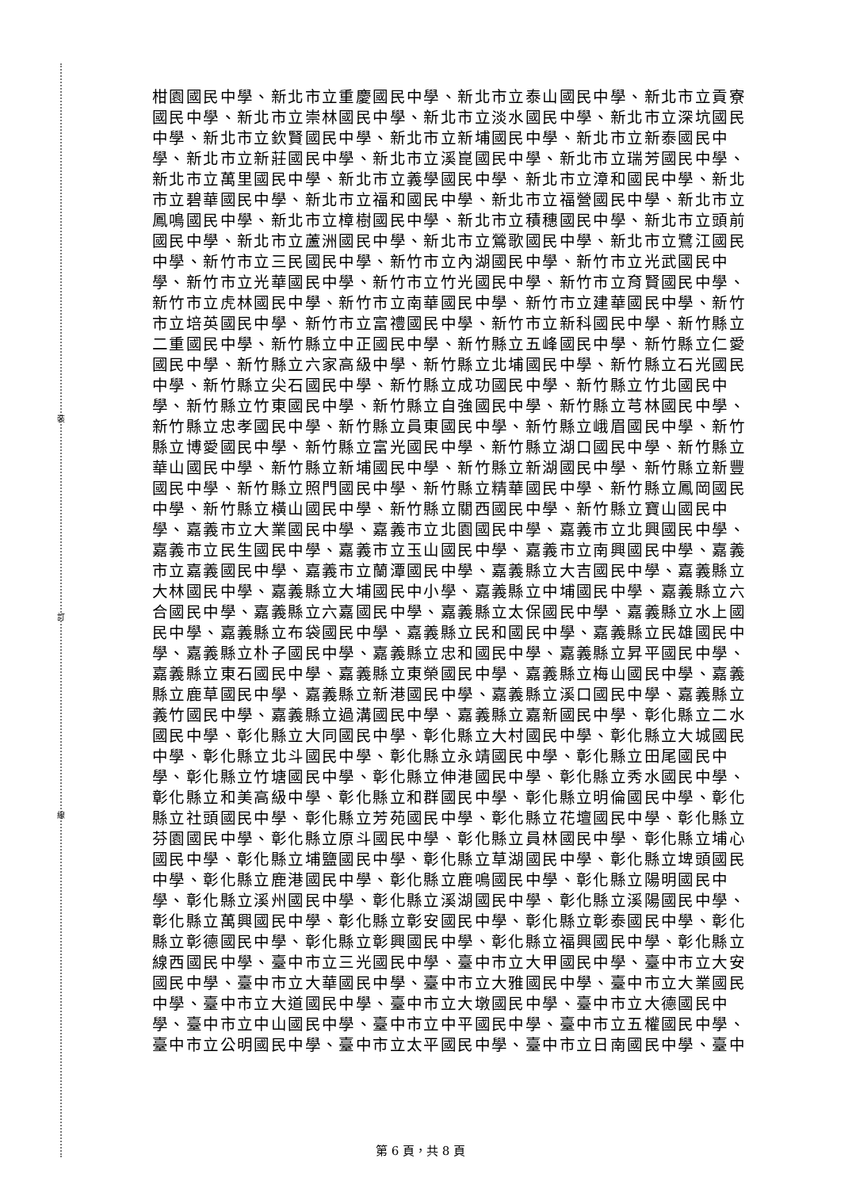裝
訂
線
柑園國民中學、新北市立重慶國民中學、新北市立泰山國民中學、新北市立貢寮
國民中學、新北市立崇林國民中學、新北市立淡水國民中學、新北市立深坑國民
中學、新北市立欽賢國民中學、新北市立新埔國民中學、新北市立新泰國民中
學、新北市立新莊國民中學、新北市立溪崑國民中學、新北市立瑞芳國民中學、
新北市立萬里國民中學、新北市立義學國民中學、新北市立漳和國民中學、新北
市立碧華國民中學、新北市立福和國民中學、新北市立福營國民中學、新北市立
鳳鳴國民中學、新北市立樟樹國民中學、新北市立積穗國民中學、新北市立頭前
國民中學、新北市立蘆洲國民中學、新北市立鶯歌國民中學、新北市立鷺江國民
中學、新竹市立三民國民中學、新竹市立內湖國民中學、新竹市立光武國民中
學、新竹市立光華國民中學、新竹市立竹光國民中學、新竹市立育賢國民中學、
新竹市立虎林國民中學、新竹市立南華國民中學、新竹市立建華國民中學、新竹
市立培英國民中學、新竹市立富禮國民中學、新竹市立新科國民中學、新竹縣立
二重國民中學、新竹縣立中正國民中學、新竹縣立五峰國民中學、新竹縣立仁愛
國民中學、新竹縣立六家高級中學、新竹縣立北埔國民中學、新竹縣立石光國民
中學、新竹縣立尖石國民中學、新竹縣立成功國民中學、新竹縣立竹北國民中
學、新竹縣立竹東國民中學、新竹縣立自強國民中學、新竹縣立芎林國民中學、
新竹縣立忠孝國民中學、新竹縣立員東國民中學、新竹縣立峨眉國民中學、新竹
縣立博愛國民中學、新竹縣立富光國民中學、新竹縣立湖口國民中學、新竹縣立
華山國民中學、新竹縣立新埔國民中學、新竹縣立新湖國民中學、新竹縣立新豐
國民中學、新竹縣立照門國民中學、新竹縣立精華國民中學、新竹縣立鳳岡國民
中學、新竹縣立橫山國民中學、新竹縣立關西國民中學、新竹縣立寶山國民中
學、嘉義市立大業國民中學、嘉義市立北園國民中學、嘉義市立北興國民中學、
嘉義市立民生國民中學、嘉義市立玉山國民中學、嘉義市立南興國民中學、嘉義
市立嘉義國民中學、嘉義市立蘭潭國民中學、嘉義縣立大吉國民中學、嘉義縣立
大林國民中學、嘉義縣立大埔國民中小學、嘉義縣立中埔國民中學、嘉義縣立六
合國民中學、嘉義縣立六嘉國民中學、嘉義縣立太保國民中學、嘉義縣立水上國
民中學、嘉義縣立布袋國民中學、嘉義縣立民和國民中學、嘉義縣立民雄國民中
學、嘉義縣立朴子國民中學、嘉義縣立忠和國民中學、嘉義縣立昇平國民中學、
嘉義縣立東石國民中學、嘉義縣立東榮國民中學、嘉義縣立梅山國民中學、嘉義
縣立鹿草國民中學、嘉義縣立新港國民中學、嘉義縣立溪口國民中學、嘉義縣立
義竹國民中學、嘉義縣立過溝國民中學、嘉義縣立嘉新國民中學、彰化縣立二水
國民中學、彰化縣立大同國民中學、彰化縣立大村國民中學、彰化縣立大城國民
中學、彰化縣立北斗國民中學、彰化縣立永靖國民中學、彰化縣立田尾國民中
學、彰化縣立竹塘國民中學、彰化縣立伸港國民中學、彰化縣立秀水國民中學、
彰化縣立和美高級中學、彰化縣立和群國民中學、彰化縣立明倫國民中學、彰化
縣立社頭國民中學、彰化縣立芳苑國民中學、彰化縣立花壇國民中學、彰化縣立
芬園國民中學、彰化縣立原斗國民中學、彰化縣立員林國民中學、彰化縣立埔心
國民中學、彰化縣立埔鹽國民中學、彰化縣立草湖國民中學、彰化縣立埤頭國民
中學、彰化縣立鹿港國民中學、彰化縣立鹿鳴國民中學、彰化縣立陽明國民中
學、彰化縣立溪州國民中學、彰化縣立溪湖國民中學、彰化縣立溪陽國民中學、
彰化縣立萬興國民中學、彰化縣立彰安國民中學、彰化縣立彰泰國民中學、彰化
縣立彰德國民中學、彰化縣立彰興國民中學、彰化縣立福興國民中學、彰化縣立
線西國民中學、臺中市立三光國民中學、臺中市立大甲國民中學、臺中市立大安
國民中學、臺中市立大華國民中學、臺中市立大雅國民中學、臺中市立大業國民
中學、臺中市立大道國民中學、臺中市立大墩國民中學、臺中市立大德國民中
學、臺中市立中山國民中學、臺中市立中平國民中學、臺中市立五權國民中學、
臺中市立公明國民中學、臺中市立太平國民中學、臺中市立日南國民中學、臺中
第 6 頁，共 8 頁